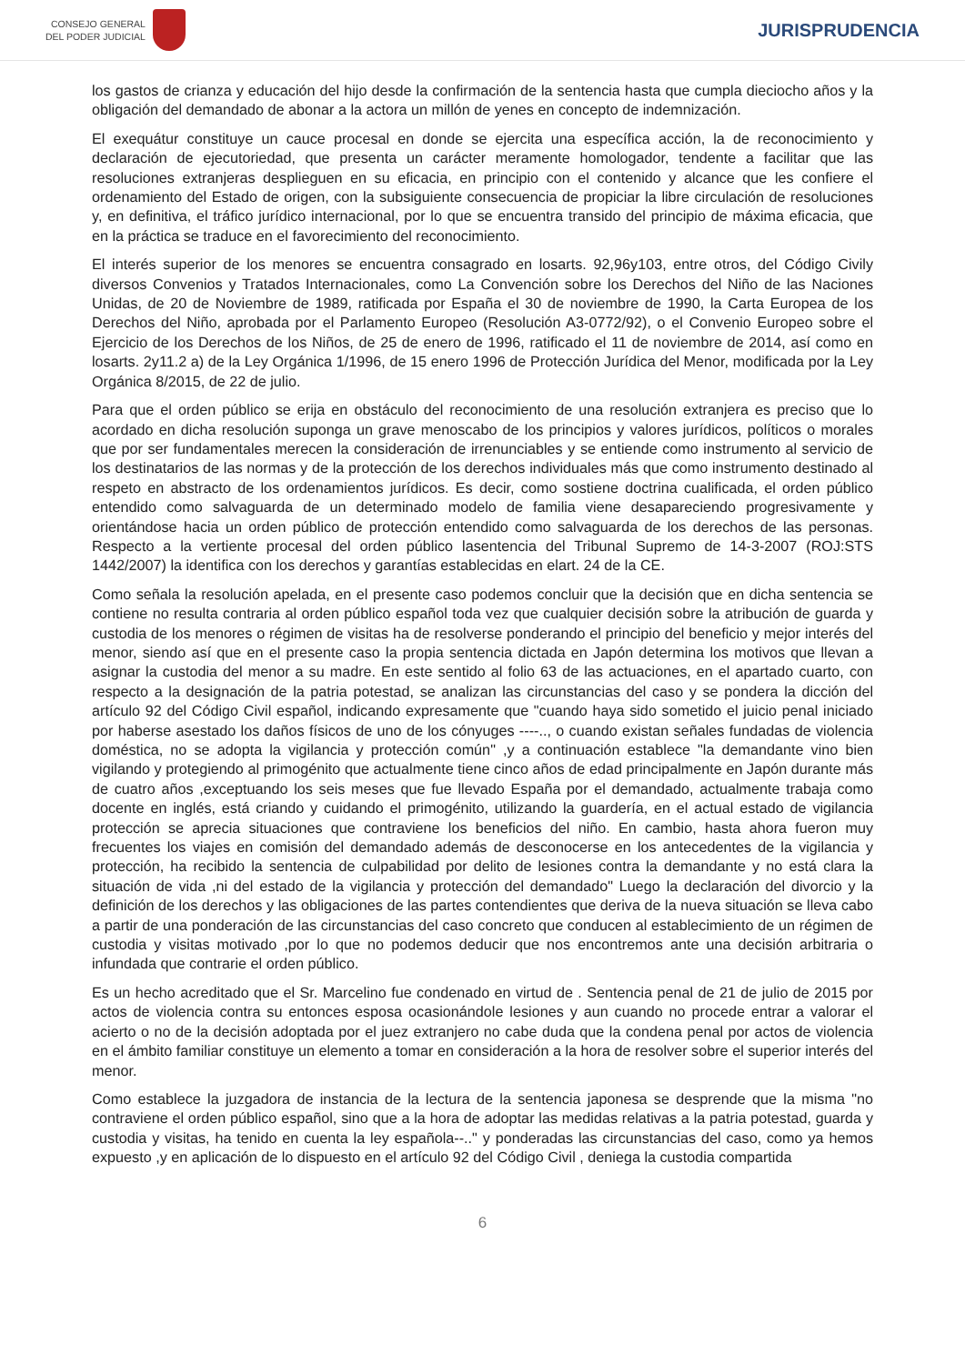CONSEJO GENERAL
DEL PODER JUDICIAL
JURISPRUDENCIA
los gastos de crianza y educación del hijo desde la confirmación de la sentencia hasta que cumpla dieciocho años y la obligación del demandado de abonar a la actora un millón de yenes en concepto de indemnización.
El exequátur constituye un cauce procesal en donde se ejercita una específica acción, la de reconocimiento y declaración de ejecutoriedad, que presenta un carácter meramente homologador, tendente a facilitar que las resoluciones extranjeras desplieguen en su eficacia, en principio con el contenido y alcance que les confiere el ordenamiento del Estado de origen, con la subsiguiente consecuencia de propiciar la libre circulación de resoluciones y, en definitiva, el tráfico jurídico internacional, por lo que se encuentra transido del principio de máxima eficacia, que en la práctica se traduce en el favorecimiento del reconocimiento.
El interés superior de los menores se encuentra consagrado en losarts. 92,96y103, entre otros, del Código Civily diversos Convenios y Tratados Internacionales, como La Convención sobre los Derechos del Niño de las Naciones Unidas, de 20 de Noviembre de 1989, ratificada por España el 30 de noviembre de 1990, la Carta Europea de los Derechos del Niño, aprobada por el Parlamento Europeo (Resolución A3-0772/92), o el Convenio Europeo sobre el Ejercicio de los Derechos de los Niños, de 25 de enero de 1996, ratificado el 11 de noviembre de 2014, así como en losarts. 2y11.2 a) de la Ley Orgánica 1/1996, de 15 enero 1996 de Protección Jurídica del Menor, modificada por la Ley Orgánica 8/2015, de 22 de julio.
Para que el orden público se erija en obstáculo del reconocimiento de una resolución extranjera es preciso que lo acordado en dicha resolución suponga un grave menoscabo de los principios y valores jurídicos, políticos o morales que por ser fundamentales merecen la consideración de irrenunciables y se entiende como instrumento al servicio de los destinatarios de las normas y de la protección de los derechos individuales más que como instrumento destinado al respeto en abstracto de los ordenamientos jurídicos. Es decir, como sostiene doctrina cualificada, el orden público entendido como salvaguarda de un determinado modelo de familia viene desapareciendo progresivamente y orientándose hacia un orden público de protección entendido como salvaguarda de los derechos de las personas. Respecto a la vertiente procesal del orden público lasentencia del Tribunal Supremo de 14-3-2007 (ROJ:STS 1442/2007) la identifica con los derechos y garantías establecidas en elart. 24 de la CE.
Como señala la resolución apelada, en el presente caso podemos concluir que la decisión que en dicha sentencia se contiene no resulta contraria al orden público español toda vez que cualquier decisión sobre la atribución de guarda y custodia de los menores o régimen de visitas ha de resolverse ponderando el principio del beneficio y mejor interés del menor, siendo así que en el presente caso la propia sentencia dictada en Japón determina los motivos que llevan a asignar la custodia del menor a su madre. En este sentido al folio 63 de las actuaciones, en el apartado cuarto, con respecto a la designación de la patria potestad, se analizan las circunstancias del caso y se pondera la dicción del artículo 92 del Código Civil español, indicando expresamente que "cuando haya sido sometido el juicio penal iniciado por haberse asestado los daños físicos de uno de los cónyuges ----.., o cuando existan señales fundadas de violencia doméstica, no se adopta la vigilancia y protección común" ,y a continuación establece "la demandante vino bien vigilando y protegiendo al primogénito que actualmente tiene cinco años de edad principalmente en Japón durante más de cuatro años ,exceptuando los seis meses que fue llevado España por el demandado, actualmente trabaja como docente en inglés, está criando y cuidando el primogénito, utilizando la guardería, en el actual estado de vigilancia protección se aprecia situaciones que contraviene los beneficios del niño. En cambio, hasta ahora fueron muy frecuentes los viajes en comisión del demandado además de desconocerse en los antecedentes de la vigilancia y protección, ha recibido la sentencia de culpabilidad por delito de lesiones contra la demandante y no está clara la situación de vida ,ni del estado de la vigilancia y protección del demandado" Luego la declaración del divorcio y la definición de los derechos y las obligaciones de las partes contendientes que deriva de la nueva situación se lleva cabo a partir de una ponderación de las circunstancias del caso concreto que conducen al establecimiento de un régimen de custodia y visitas motivado ,por lo que no podemos deducir que nos encontremos ante una decisión arbitraria o infundada que contrarie el orden público.
Es un hecho acreditado que el Sr. Marcelino fue condenado en virtud de . Sentencia penal de 21 de julio de 2015 por actos de violencia contra su entonces esposa ocasionándole lesiones y aun cuando no procede entrar a valorar el acierto o no de la decisión adoptada por el juez extranjero no cabe duda que la condena penal por actos de violencia en el ámbito familiar constituye un elemento a tomar en consideración a la hora de resolver sobre el superior interés del menor.
Como establece la juzgadora de instancia de la lectura de la sentencia japonesa se desprende que la misma "no contraviene el orden público español, sino que a la hora de adoptar las medidas relativas a la patria potestad, guarda y custodia y visitas, ha tenido en cuenta la ley española--.." y ponderadas las circunstancias del caso, como ya hemos expuesto ,y en aplicación de lo dispuesto en el artículo 92 del Código Civil , deniega la custodia compartida
6